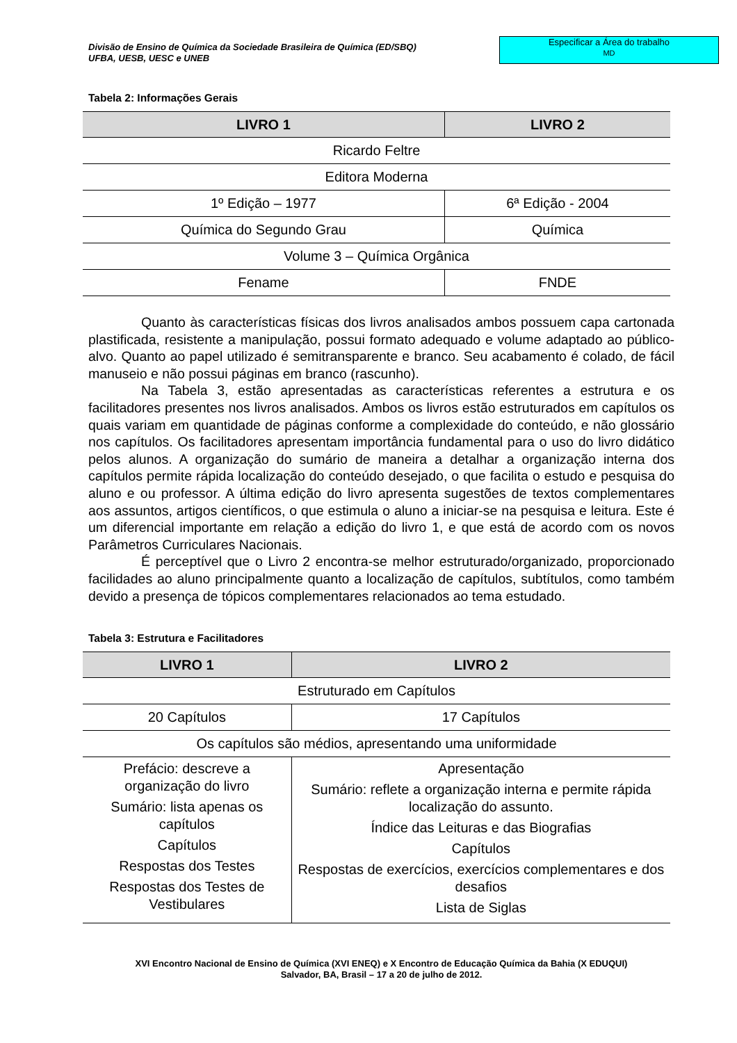Divisão de Ensino de Química da Sociedade Brasileira de Química (ED/SBQ)
UFBA, UESB, UESC e UNEB
Especificar a Área do trabalho
MD
Tabela 2: Informações Gerais
| LIVRO 1 | LIVRO 2 |
| --- | --- |
| Ricardo Feltre | |
| Editora Moderna | |
| 1º Edição – 1977 | 6ª Edição - 2004 |
| Química do Segundo Grau | Química |
| Volume 3 – Química Orgânica | |
| Fename | FNDE |
Quanto às características físicas dos livros analisados ambos possuem capa cartonada plastificada, resistente a manipulação, possui formato adequado e volume adaptado ao público-alvo. Quanto ao papel utilizado é semitransparente e branco. Seu acabamento é colado, de fácil manuseio e não possui páginas em branco (rascunho).
Na Tabela 3, estão apresentadas as características referentes a estrutura e os facilitadores presentes nos livros analisados. Ambos os livros estão estruturados em capítulos os quais variam em quantidade de páginas conforme a complexidade do conteúdo, e não glossário nos capítulos. Os facilitadores apresentam importância fundamental para o uso do livro didático pelos alunos. A organização do sumário de maneira a detalhar a organização interna dos capítulos permite rápida localização do conteúdo desejado, o que facilita o estudo e pesquisa do aluno e ou professor. A última edição do livro apresenta sugestões de textos complementares aos assuntos, artigos científicos, o que estimula o aluno a iniciar-se na pesquisa e leitura. Este é um diferencial importante em relação a edição do livro 1, e que está de acordo com os novos Parâmetros Curriculares Nacionais.
É perceptível que o Livro 2 encontra-se melhor estruturado/organizado, proporcionado facilidades ao aluno principalmente quanto a localização de capítulos, subtítulos, como também devido a presença de tópicos complementares relacionados ao tema estudado.
Tabela 3: Estrutura e Facilitadores
| LIVRO 1 | LIVRO 2 |
| --- | --- |
| Estruturado em Capítulos | |
| 20 Capítulos | 17 Capítulos |
| Os capítulos são médios, apresentando uma uniformidade | |
| Prefácio: descreve a organização do livro Sumário: lista apenas os capítulos Capítulos Respostas dos Testes Respostas dos Testes de Vestibulares | Apresentação Sumário: reflete a organização interna e permite rápida localização do assunto. Índice das Leituras e das Biografias Capítulos Respostas de exercícios, exercícios complementares e dos desafios Lista de Siglas |
XVI Encontro Nacional de Ensino de Química (XVI ENEQ) e X Encontro de Educação Química da Bahia (X EDUQUI)
Salvador, BA, Brasil – 17 a 20 de julho de 2012.